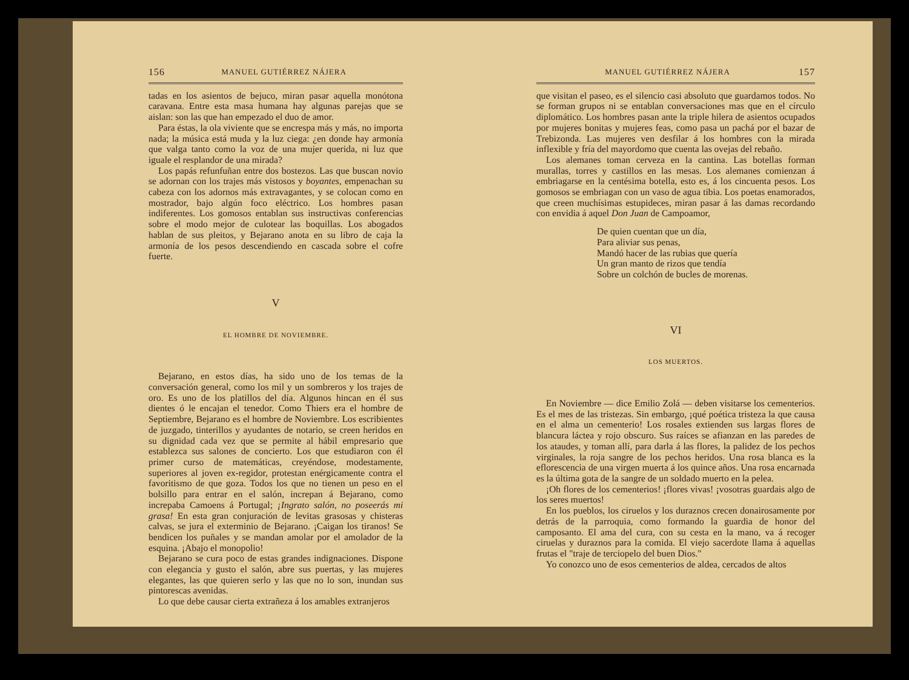156 MANUEL GUTIÉRREZ NÁJERA
tadas en los asientos de bejuco, miran pasar aquella monótona caravana. Entre esta masa humana hay algunas parejas que se aislan: son las que han empezado el duo de amor.
Para éstas, la ola viviente que se encrespa más y más, no importa nada; la música está muda y la luz ciega: ¿en donde hay armonía que valga tanto como la voz de una mujer querida, ni luz que iguale el resplandor de una mirada?
Los papás refunfuñan entre dos bostezos. Las que buscan novio se adornan con los trajes más vistosos y boyantes, empenachan su cabeza con los adornos más extravagantes, y se colocan como en mostrador, bajo algún foco eléctrico. Los hombres pasan indiferentes. Los gomosos entablan sus instructivas conferencias sobre el modo mejor de culotear las boquillas. Los abogados hablan de sus pleitos, y Bejarano anota en su libro de caja la armonía de los pesos descendiendo en cascada sobre el cofre fuerte.
V
EL HOMBRE DE NOVIEMBRE.
Bejarano, en estos días, ha sido uno de los temas de la conversación general, como los mil y un sombreros y los trajes de oro. Es uno de los platillos del día. Algunos hincan en él sus dientes ó le encajan el tenedor. Como Thiers era el hombre de Septiembre, Bejarano es el hombre de Noviembre. Los escribientes de juzgado, tinterillos y ayudantes de notario, se creen heridos en su dignidad cada vez que se permite al hábil empresario que establezca sus salones de concierto. Los que estudiaron con él primer curso de matemáticas, creyéndose, modestamente, superiores al joven ex-regidor, protestan enérgicamente contra el favoritismo de que goza. Todos los que no tienen un peso en el bolsillo para entrar en el salón, increpan á Bejarano, como increpaba Camoens á Portugal; ¡Ingrato salón, no poseerás mi grasa! En esta gran conjuración de levitas grasosas y chisteras calvas, se jura el exterminio de Bejarano. ¡Caigan los tiranos! Se bendicen los puñales y se mandan amolar por el amolador de la esquina. ¡Abajo el monopolio!
Bejarano se cura poco de estas grandes indignaciones. Dispone con elegancia y gusto el salón, abre sus puertas, y las mujeres elegantes, las que quieren serlo y las que no lo son, inundan sus pintorescas avenidas.
Lo que debe causar cierta extrañeza á los amables extranjeros
MANUEL GUTIÉRREZ NÁJERA 157
que visitan el paseo, es el silencio casi absoluto que guardamos todos. No se forman grupos ni se entablan conversaciones mas que en el círculo diplomático. Los hombres pasan ante la triple hilera de asientos ocupados por mujeres bonitas y mujeres feas, como pasa un pachá por el bazar de Trebizonda. Las mujeres ven desfilar á los hombres con la mirada inflexible y fría del mayordomo que cuenta las ovejas del rebaño.
Los alemanes toman cerveza en la cantina. Las botellas forman murallas, torres y castillos en las mesas. Los alemanes comienzan á embriagarse en la centésima botella, esto es, á los cincuenta pesos. Los gomosos se embriagan con un vaso de agua tibia. Los poetas enamorados, que creen muchísimas estupideces, miran pasar á las damas recordando con envidia á aquel Don Juan de Campoamor,
De quien cuentan que un día,
Para aliviar sus penas,
Mandó hacer de las rubias que quería
Un gran manto de rizos que tendía
Sobre un colchón de bucles de morenas.
VI
LOS MUERTOS.
En Noviembre — dice Emilio Zolá — deben visitarse los cementerios. Es el mes de las tristezas. Sin embargo, ¡qué poética tristeza la que causa en el alma un cementerio! Los rosales extienden sus largas flores de blancura láctea y rojo obscuro. Sus raíces se afianzan en las paredes de los ataudes, y toman allí, para darla á las flores, la palidez de los pechos virginales, la roja sangre de los pechos heridos. Una rosa blanca es la eflorescencia de una virgen muerta á los quince años. Una rosa encarnada es la última gota de la sangre de un soldado muerto en la pelea.
¡Oh flores de los cementerios! ¡flores vivas! ¡vosotras guardais algo de los seres muertos!
En los pueblos, los ciruelos y los duraznos crecen donairosamente por detrás de la parroquia, como formando la guardia de honor del camposanto. El ama del cura, con su cesta en la mano, va á recoger ciruelas y duraznos para la comida. El viejo sacerdote llama á aquellas frutas el "traje de terciopelo del buen Dios."
Yo conozco uno de esos cementerios de aldea, cercados de altos